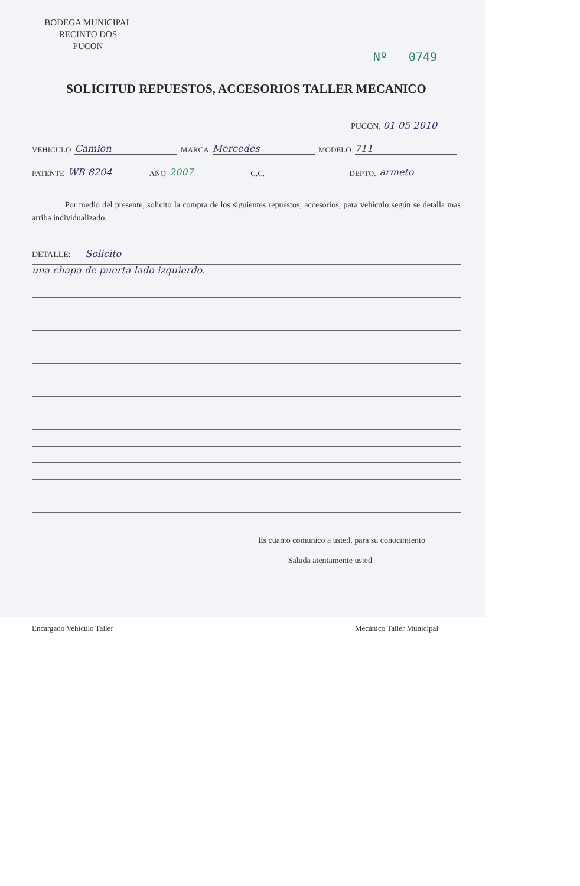BODEGA MUNICIPAL
RECINTO DOS
PUCON
Nº 0749
SOLICITUD REPUESTOS, ACCESORIOS TALLER MECANICO
PUCON, 01 05 2010
VEHICULO Camion MARCA Mercedes MODELO 711
PATENTE WR 8204 AÑO 2007 C.C. DEPTO. armeto
Por medio del presente, solicito la compra de los siguientes repuestos, accesorios, para vehículo según se detalla mas arriba individualizado.
DETALLE: Solicito
una chapa de puerta lado izquierdo.
Es cuanto comunico a usted, para su conocimiento
Saluda atentamente usted
Encargado Vehículo Taller Mecánico Taller Municipal